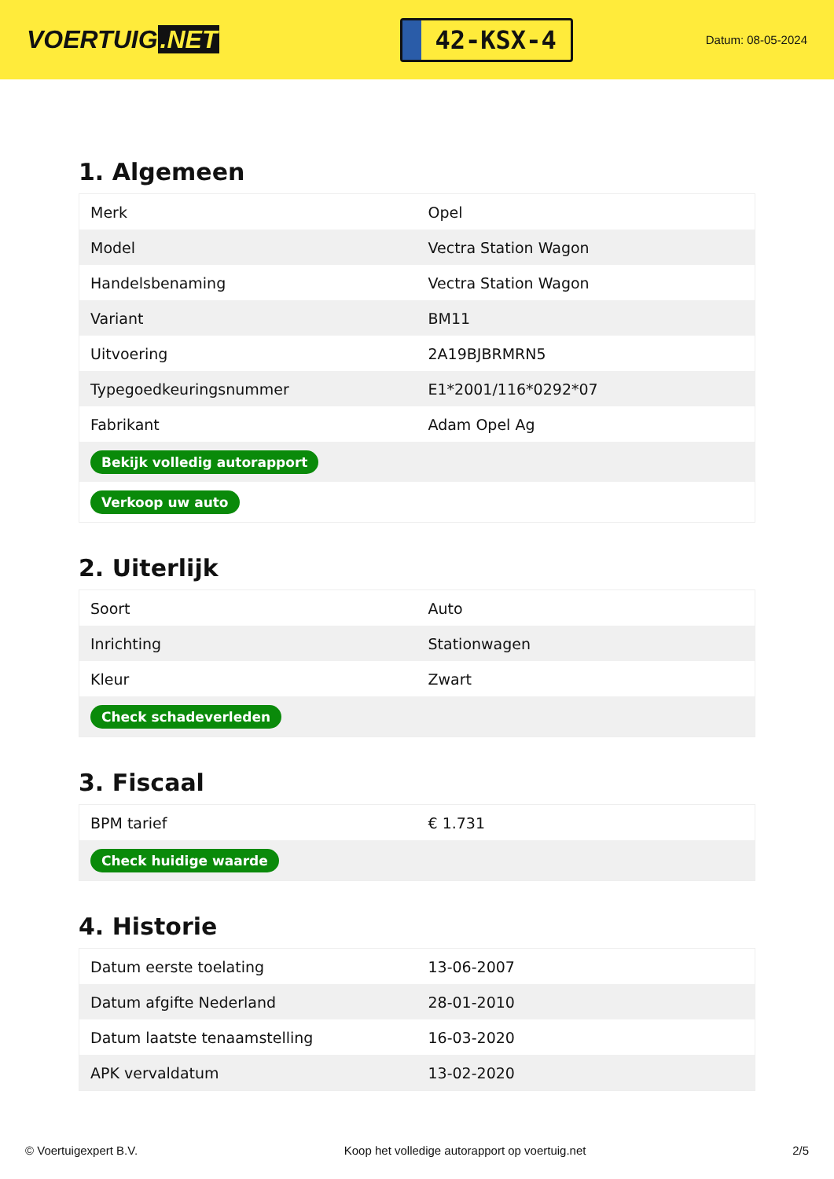VOERTUIG.NET
42-KSX-4
Datum: 08-05-2024
1. Algemeen
| Merk | Opel |
| Model | Vectra Station Wagon |
| Handelsbenaming | Vectra Station Wagon |
| Variant | BM11 |
| Uitvoering | 2A19BJBRMRN5 |
| Typegoedkeuringsnummer | E1*2001/116*0292*07 |
| Fabrikant | Adam Opel Ag |
| Bekijk volledig autorapport | |
| Verkoop uw auto | |
2. Uiterlijk
| Soort | Auto |
| Inrichting | Stationwagen |
| Kleur | Zwart |
| Check schadeverleden | |
3. Fiscaal
| BPM tarief | € 1.731 |
| Check huidige waarde | |
4. Historie
| Datum eerste toelating | 13-06-2007 |
| Datum afgifte Nederland | 28-01-2010 |
| Datum laatste tenaamstelling | 16-03-2020 |
| APK vervaldatum | 13-02-2020 |
© Voertuigexpert B.V. Koop het volledige autorapport op voertuig.net 2/5